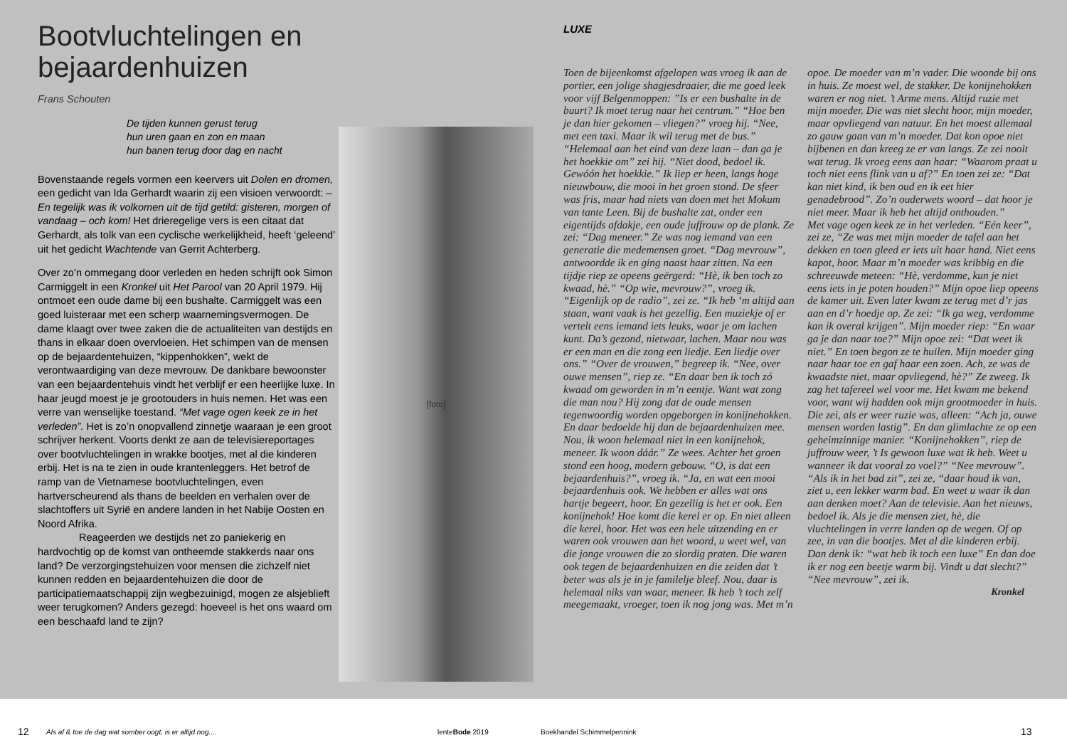Bootvluchtelingen en bejaardenhuizen
Frans Schouten
De tijden kunnen gerust terug
hun uren gaan en zon en maan
hun banen terug door dag en nacht
Bovenstaande regels vormen een keervers uit Dolen en dromen, een gedicht van Ida Gerhardt waarin zij een visioen verwoordt: – En tegelijk was ik volkomen uit de tijd getild: gisteren, morgen of vandaag – och kom! Het drieregelige vers is een citaat dat Gerhardt, als tolk van een cyclische werkelijkheid, heeft ‘geleend’ uit het gedicht Wachtende van Gerrit Achterberg.
Over zo’n ommegang door verleden en heden schrijft ook Simon Carmiggelt in een Kronkel uit Het Parool van 20 April 1979. Hij ontmoet een oude dame bij een bushalte. Carmiggelt was een goed luisteraar met een scherp waarnemingsvermogen. De dame klaagt over twee zaken die de actualiteiten van destijds en thans in elkaar doen overvloeien. Het schimpen van de mensen op de bejaardentehuizen, “kippenhokken”, wekt de verontwaardiging van deze mevrouw. De dankbare bewoonster van een bejaardentehuis vindt het verblijf er een heerlijke luxe. In haar jeugd moest je je grootouders in huis nemen. Het was een verre van wenselijke toestand. “Met vage ogen keek ze in het verleden”. Het is zo’n onopvallend zinnetje waaraan je een groot schrijver herkent. Voorts denkt ze aan de televisiereportages over bootvluchtelingen in wrakke bootjes, met al die kinderen erbij. Het is na te zien in oude krantenleggers. Het betrof de ramp van de Vietnamese bootvluchtelingen, even hartverscheurend als thans de beelden en verhalen over de slachtoffers uit Syrië en andere landen in het Nabije Oosten en Noord Afrika.
    Reageerden we destijds net zo paniekerig en hardvochtig op de komst van ontheemde stakkerds naar ons land? De verzorgingstehuizen voor mensen die zichzelf niet kunnen redden en bejaardentehuizen die door de participatiemaatschappij zijn wegbezuinigd, mogen ze alsjeblieft weer terugkomen? Anders gezegd: hoeveel is het ons waard om een beschaafd land te zijn?
[foto]
LUXE
Toen de bijeenkomst afgelopen was vroeg ik aan de portier, een jolige shagjesdraaier, die me goed leek voor vijf Belgenmoppen: ”Is er een bushalte in de buurt? Ik moet terug naar het centrum.” “Hoe ben je dan hier gekomen – vliegen?” vroeg hij. “Nee, met een taxi. Maar ik wil terug met de bus.” “Helemaal aan het eind van deze laan – dan ga je het hoekkie om” zei hij. “Niet dood, bedoel ik. Gewóón het hoekkie.” Ik liep er heen, langs hoge nieuwbouw, die mooi in het groen stond. De sfeer was fris, maar had niets van doen met het Mokum van tante Leen. Bij de bushalte zat, onder een eigentijds afdakje, een oude juffrouw op de plank. Ze zei: “Dag meneer.” Ze was nog iemand van een generatie die medemensen groet. “Dag mevrouw”, antwoordde ik en ging naast haar zitten. Na een tijdje riep ze opeens geërgerd: “Hè, ik ben toch zo kwaad, hè.” “Op wie, mevrouw?”, vroeg ik. “Eigenlijk op de radio”, zei ze. “Ik heb ‘m altijd aan staan, want vaak is het gezellig. Een muziekje of er vertelt eens iemand iets leuks, waar je om lachen kunt. Da’s gezond, nietwaar, lachen. Maar nou was er een man en die zong een liedje. Een liedje over ons.” “Over de vrouwen,” begreep ik. “Nee, over ouwe mensen”, riep ze. “En daar ben ik toch zó kwaad om geworden in m’n eentje. Want wat zong die man nou? Hij zong dat de oude mensen tegenwoordig worden opgeborgen in konijnehokken. En daar bedoelde hij dan de bejaardenhuizen mee. Nou, ik woon helemaal niet in een konijnehok, meneer. Ik woon dáár.” Ze wees. Achter het groen stond een hoog, modern gebouw. “O, is dat een bejaardenhuis?”, vroeg ik. “Ja, en wat een mooi bejaardenhuis ook. We hebben er alles wat ons hartje begeert, hoor. En gezellig is het er ook. Een konijnehok! Hoe komt die kerel er op. En niet alleen die kerel, hoor. Het was een hele uitzending en er waren ook vrouwen aan het woord, u weet wel, van die jonge vrouwen die zo slordig praten. Die waren ook tegen de bejaardenhuizen en die zeiden dat ’t beter was als je in je familelje bleef. Nou, daar is helemaal niks van waar, meneer. Ik heb ’t toch zelf meegemaakt, vroeger, toen ik nog jong was. Met m’n opoe. De moeder van m’n vader. Die woonde bij ons in huis. Ze moest wel, de stakker. De konijnehokken waren er nog niet. ’t Arme mens. Altijd ruzie met mijn moeder. Die was niet slecht hoor, mijn moeder, maar opvliegend van natuur. En het moest allemaal zo gauw gaan van m’n moeder. Dat kon opoe niet bijbenen en dan kreeg ze er van langs. Ze zei nooit wat terug. Ik vroeg eens aan haar: “Waarom praat u toch niet eens flink van u af?” En toen zei ze: “Dat kan niet kind, ik ben oud en ik eet hier genadebrood”. Zo’n ouderwets woord – dat hoor je niet meer. Maar ik heb het altijd onthouden.”
Met vage ogen keek ze in het verleden. “Eén keer”, zei ze, “Ze was met mijn moeder de tafel aan het dekken en toen gleed er iets uit haar hand. Niet eens kapot, hoor. Maar m’n moeder was kribbig en die schreeuwde meteen: “Hè, verdomme, kun je niet eens iets in je poten houden?” Mijn opoe liep opeens de kamer uit. Even later kwam ze terug met d’r jas aan en d’r hoedje op. Ze zei: “Ik ga weg, verdomme kan ik overal krijgen”. Mijn moeder riep: “En waar ga je dan naar toe?” Mijn opoe zei: “Dat weet ik niet.” En toen begon ze te huilen. Mijn moeder ging naar haar toe en gaf haar een zoen. Ach, ze was de kwaadste niet, maar opvliegend, hè?” Ze zweeg. Ik zag het tafereel wel voor me. Het kwam me bekend voor, want wij hadden ook mijn grootmoeder in huis. Die zei, als er weer ruzie was, alleen: “Ach ja, ouwe mensen worden lastig”. En dan glimlachte ze op een geheimzinnige manier. “Konijnehokken”, riep de juffrouw weer, ’t Is gewoon luxe wat ik heb. Weet u wanneer ik dat vooral zo voel?” “Nee mevrouw”. “Als ik in het bad zit”, zei ze, “daar houd ik van, ziet u, een lekker warm bad. En weet u waar ik dan aan denken moet? Aan de televisie. Aan het nieuws, bedoel ik. Als je die mensen ziet, hè, die vluchtelingen in verre landen op de wegen. Of op zee, in van die bootjes. Met al die kinderen erbij. Dan denk ik: “wat heb ik toch een luxe” En dan doe ik er nog een beetje warm bij. Vindt u dat slecht?” “Nee mevrouw”, zei ik.
Kronkel
12 Als af & toe de dag wat somber oogt, is er altijd nog.... lenteBode 2019 Boekhandel Schimmelpennink 13